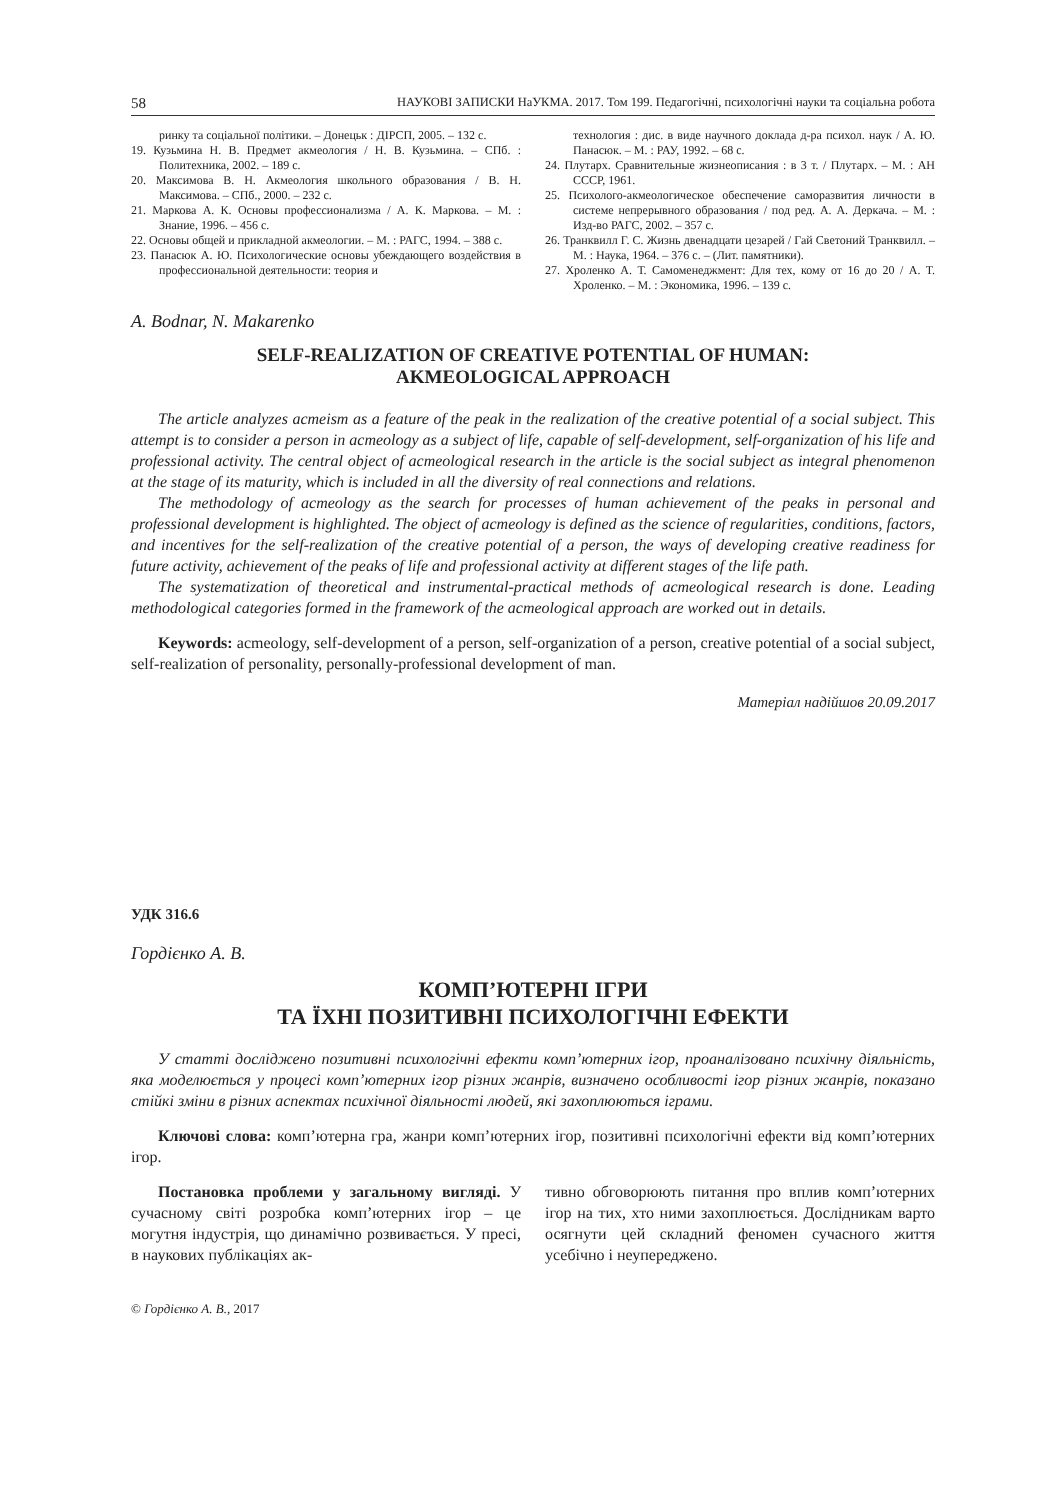58 НАУКОВІ ЗАПИСКИ НаУКМА. 2017. Том 199. Педагогічні, психологічні науки та соціальна робота
ринку та соціальної політики. – Донецьк : ДІРСП, 2005. – 132 с.
19. Кузьмина Н. В. Предмет акмеология / Н. В. Кузьмина. – СПб. : Политехника, 2002. – 189 с.
20. Максимова В. Н. Акмеология школьного образования / В. Н. Максимова. – СПб., 2000. – 232 с.
21. Маркова А. К. Основы профессионализма / А. К. Маркова. – М. : Знание, 1996. – 456 с.
22. Основы общей и прикладной акмеологии. – М. : РАГС, 1994. – 388 с.
23. Панасюк А. Ю. Психологические основы убеждающего воздействия в профессиональной деятельности: теория и
технология : дис. в виде научного доклада д-ра психол. наук / А. Ю. Панасюк. – М. : РАУ, 1992. – 68 с.
24. Плутарх. Сравнительные жизнеописания : в 3 т. / Плутарх. – М. : АН СССР, 1961.
25. Психолого-акмеологическое обеспечение саморазвития личности в системе непрерывного образования / под ред. А. А. Деркача. – М. : Изд-во РАГС, 2002. – 357 с.
26. Транквилл Г. С. Жизнь двенадцати цезарей / Гай Светоний Транквилл. – М. : Наука, 1964. – 376 с. – (Лит. памятники).
27. Хроленко А. Т. Самоменеджмент: Для тех, кому от 16 до 20 / А. Т. Хроленко. – М. : Экономика, 1996. – 139 с.
A. Bodnar, N. Makarenko
SELF-REALIZATION OF CREATIVE POTENTIAL OF HUMAN:
AKMEOLOGICAL APPROACH
The article analyzes acmeism as a feature of the peak in the realization of the creative potential of a social subject. This attempt is to consider a person in acmeology as a subject of life, capable of self-development, self-organization of his life and professional activity. The central object of acmeological research in the article is the social subject as integral phenomenon at the stage of its maturity, which is included in all the diversity of real connections and relations.
The methodology of acmeology as the search for processes of human achievement of the peaks in personal and professional development is highlighted. The object of acmeology is defined as the science of regularities, conditions, factors, and incentives for the self-realization of the creative potential of a person, the ways of developing creative readiness for future activity, achievement of the peaks of life and professional activity at different stages of the life path.
The systematization of theoretical and instrumental-practical methods of acmeological research is done. Leading methodological categories formed in the framework of the acmeological approach are worked out in details.
Keywords: acmeology, self-development of a person, self-organization of a person, creative potential of a social subject, self-realization of personality, personally-professional development of man.
Матеріал надійшов 20.09.2017
УДК 316.6
Гордієнко А. В.
КОМП’ЮТЕРНІ ІГРИ
ТА ЇХНІ ПОЗИТИВНІ ПСИХОЛОГІЧНІ ЕФЕКТИ
У статті досліджено позитивні психологічні ефекти комп’ютерних ігор, проаналізовано психічну діяльність, яка моделюється у процесі комп’ютерних ігор різних жанрів, визначено особливості ігор різних жанрів, показано стійкі зміни в різних аспектах психічної діяльності людей, які захоплюються іграми.
Ключові слова: комп’ютерна гра, жанри комп’ютерних ігор, позитивні психологічні ефекти від комп’ютерних ігор.
Постановка проблеми у загальному вигляді. У сучасному світі розробка комп’ютерних ігор – це могутня індустрія, що динамічно розвивається. У пресі, в наукових публікаціях ак-
тивно обговорюють питання про вплив комп’ютерних ігор на тих, хто ними захоплюється. Дослідникам варто осягнути цей складний феномен сучасного життя усебічно і неупереджено.
© Гордієнко А. В., 2017